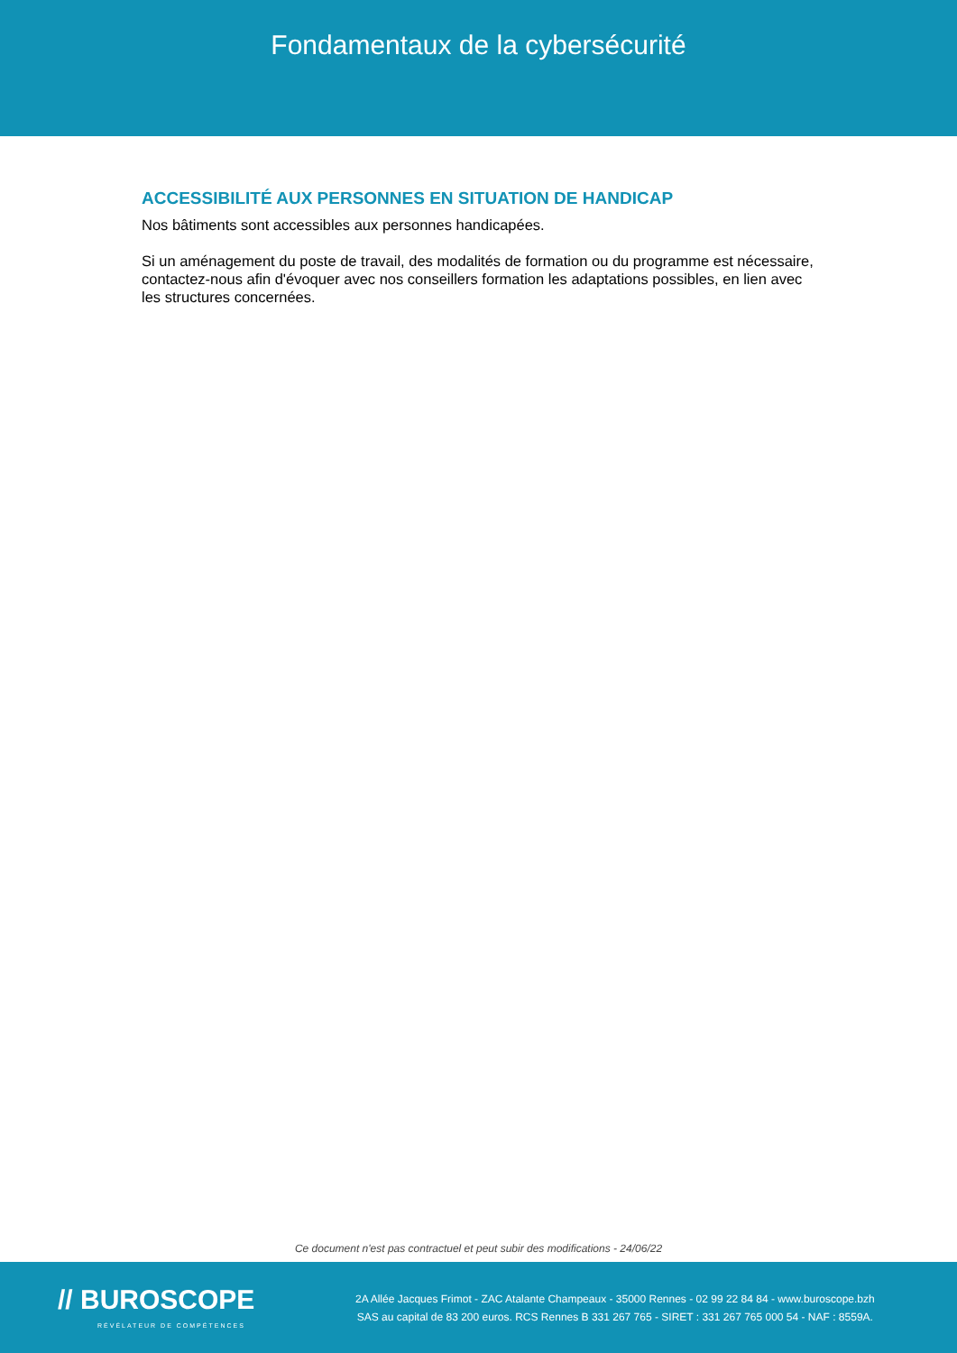Fondamentaux de la cybersécurité
ACCESSIBILITÉ AUX PERSONNES EN SITUATION DE HANDICAP
Nos bâtiments sont accessibles aux personnes handicapées.
Si un aménagement du poste de travail, des modalités de formation ou du programme est nécessaire, contactez-nous afin d'évoquer avec nos conseillers formation les adaptations possibles, en lien avec les structures concernées.
Ce document n'est pas contractuel et peut subir des modifications - 24/06/22
// BUROSCOPE
RÉVÉLATEUR DE COMPÉTENCES
2A Allée Jacques Frimot - ZAC Atalante Champeaux - 35000 Rennes - 02 99 22 84 84 - www.buroscope.bzh
SAS au capital de 83 200 euros. RCS Rennes B 331 267 765 - SIRET : 331 267 765 000 54 - NAF : 8559A.